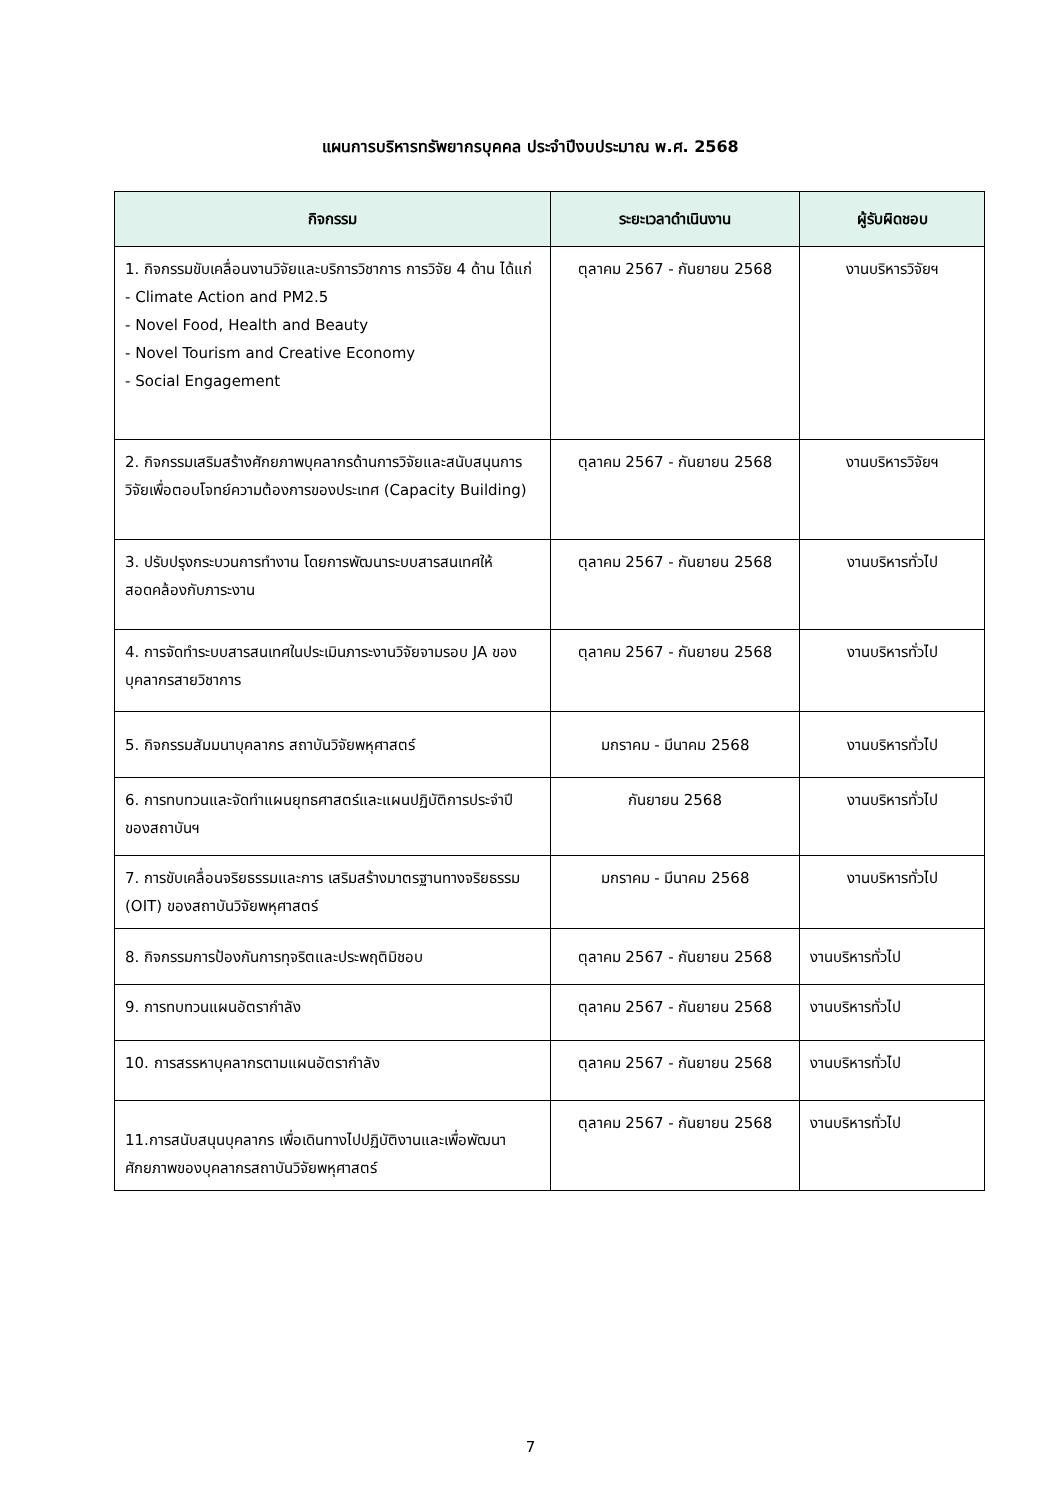แผนการบริหารทรัพยากรบุคคล ประจำปีงบประมาณ พ.ศ. 2568
| กิจกรรม | ระยะเวลาดำเนินงาน | ผู้รับผิดชอบ |
| --- | --- | --- |
| 1. กิจกรรมขับเคลื่อนงานวิจัยและบริการวิชาการ การวิจัย 4 ด้าน ได้แก่ - Climate Action and PM2.5 - Novel Food, Health and Beauty - Novel Tourism and Creative Economy - Social Engagement | ตุลาคม 2567 - กันยายน 2568 | งานบริหารวิจัยฯ |
| 2. กิจกรรมเสริมสร้างศักยภาพบุคลากรด้านการวิจัยและสนับสนุนการวิจัยเพื่อตอบโจทย์ความต้องการของประเทศ (Capacity Building) | ตุลาคม 2567 - กันยายน 2568 | งานบริหารวิจัยฯ |
| 3. ปรับปรุงกระบวนการทำงาน โดยการพัฒนาระบบสารสนเทศให้สอดคล้องกับภาระงาน | ตุลาคม 2567 - กันยายน 2568 | งานบริหารทั่วไป |
| 4. การจัดทำระบบสารสนเทศในประเมินภาระงานวิจัยจามรอบ JA ของบุคลากรสายวิชาการ | ตุลาคม 2567 - กันยายน 2568 | งานบริหารทั่วไป |
| 5. กิจกรรมสัมมนาบุคลากร สถาบันวิจัยพหุศาสตร์ | มกราคม - มีนาคม 2568 | งานบริหารทั่วไป |
| 6. การทบทวนและจัดทำแผนยุทธศาสตร์และแผนปฏิบัติการประจำปี ของสถาบันฯ | กันยายน 2568 | งานบริหารทั่วไป |
| 7. การขับเคลื่อนจริยธรรมและการ เสริมสร้างมาตรฐานทางจริยธรรม (OIT) ของสถาบันวิจัยพหุศาสตร์ | มกราคม - มีนาคม 2568 | งานบริหารทั่วไป |
| 8. กิจกรรมการป้องกันการทุจริตและประพฤติมิชอบ | ตุลาคม 2567 - กันยายน 2568 | งานบริหารทั่วไป |
| 9. การทบทวนแผนอัตรากำลัง | ตุลาคม 2567 - กันยายน 2568 | งานบริหารทั่วไป |
| 10. การสรรหาบุคลากรตามแผนอัตรากำลัง | ตุลาคม 2567 - กันยายน 2568 | งานบริหารทั่วไป |
| 11.การสนับสนุนบุคลากร เพื่อเดินทางไปปฏิบัติงานและเพื่อพัฒนาศักยภาพของบุคลากรสถาบันวิจัยพหุศาสตร์ | ตุลาคม 2567 - กันยายน 2568 | งานบริหารทั่วไป |
7